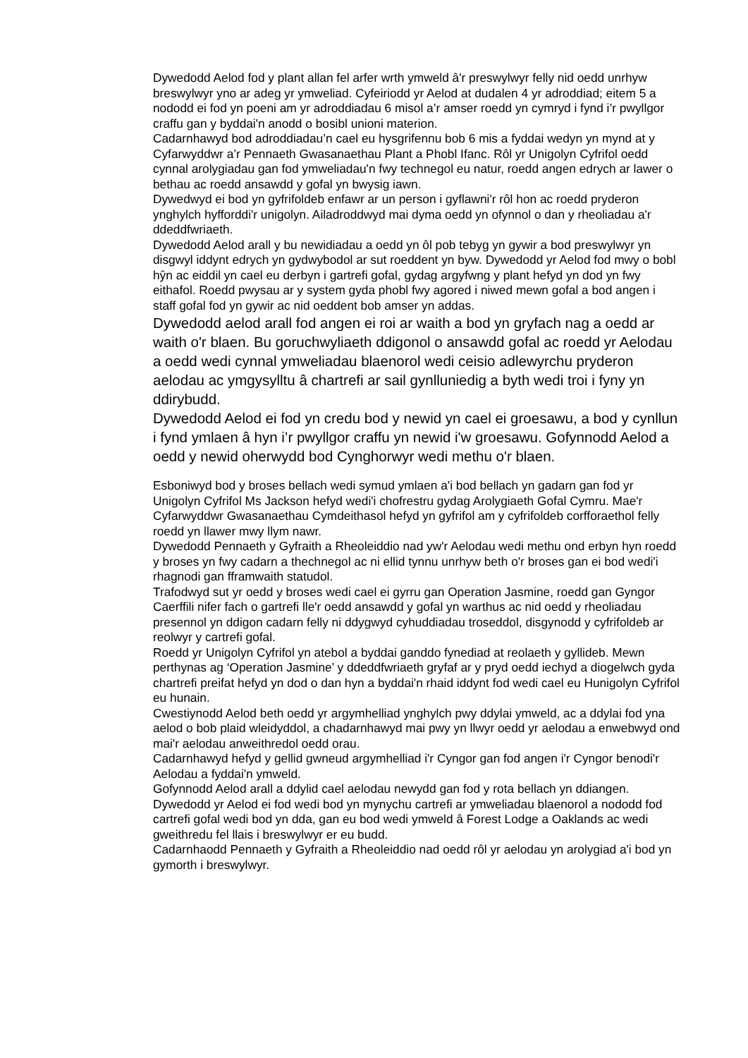Dywedodd Aelod fod y plant allan fel arfer wrth ymweld â'r preswylwyr felly nid oedd unrhyw breswylwyr yno ar adeg yr ymweliad. Cyfeiriodd yr Aelod at dudalen 4 yr adroddiad; eitem 5 a nododd ei fod yn poeni am yr adroddiadau 6 misol a’r amser roedd yn cymryd i fynd i’r pwyllgor craffu gan y byddai'n anodd o bosibl unioni materion.
Cadarnhawyd bod adroddiadau’n cael eu hysgrifennu bob 6 mis a fyddai wedyn yn mynd at y Cyfarwyddwr a’r Pennaeth Gwasanaethau Plant a Phobl Ifanc. Rôl yr Unigolyn Cyfrifol oedd cynnal arolygiadau gan fod ymweliadau'n fwy technegol eu natur, roedd angen edrych ar lawer o bethau ac roedd ansawdd y gofal yn bwysig iawn.
Dywedwyd ei bod yn gyfrifoldeb enfawr ar un person i gyflawni'r rôl hon ac roedd pryderon ynghylch hyfforddi'r unigolyn. Ailadroddwyd mai dyma oedd yn ofynnol o dan y rheoliadau a'r ddeddfwriaeth.
Dywedodd Aelod arall y bu newidiadau a oedd yn ôl pob tebyg yn gywir a bod preswylwyr yn disgwyl iddynt edrych yn gydwybodol ar sut roeddent yn byw. Dywedodd yr Aelod fod mwy o bobl hŷn ac eiddil yn cael eu derbyn i gartrefi gofal, gydag argyfwng y plant hefyd yn dod yn fwy eithafol. Roedd pwysau ar y system gyda phobl fwy agored i niwed mewn gofal a bod angen i staff gofal fod yn gywir ac nid oeddent bob amser yn addas.
Dywedodd aelod arall fod angen ei roi ar waith a bod yn gryfach nag a oedd ar waith o'r blaen. Bu goruchwyliaeth ddigonol o ansawdd gofal ac roedd yr Aelodau a oedd wedi cynnal ymweliadau blaenorol wedi ceisio adlewyrchu pryderon aelodau ac ymgysylltu â chartrefi ar sail gynlluniedig a byth wedi troi i fyny yn ddirybudd.
Dywedodd Aelod ei fod yn credu bod y newid yn cael ei groesawu, a bod y cynllun i fynd ymlaen â hyn i’r pwyllgor craffu yn newid i'w groesawu. Gofynnodd Aelod a oedd y newid oherwydd bod Cynghorwyr wedi methu o'r blaen.
Esboniwyd bod y broses bellach wedi symud ymlaen a'i bod bellach yn gadarn gan fod yr Unigolyn Cyfrifol Ms Jackson hefyd wedi'i chofrestru gydag Arolygiaeth Gofal Cymru. Mae'r Cyfarwyddwr Gwasanaethau Cymdeithasol hefyd yn gyfrifol am y cyfrifoldeb corfforaethol felly roedd yn llawer mwy llym nawr.
Dywedodd Pennaeth y Gyfraith a Rheoleiddio nad yw'r Aelodau wedi methu ond erbyn hyn roedd y broses yn fwy cadarn a thechnegol ac ni ellid tynnu unrhyw beth o'r broses gan ei bod wedi'i rhagnodi gan fframwaith statudol.
Trafodwyd sut yr oedd y broses wedi cael ei gyrru gan Operation Jasmine, roedd gan Gyngor Caerffili nifer fach o gartrefi lle'r oedd ansawdd y gofal yn warthus ac nid oedd y rheoliadau presennol yn ddigon cadarn felly ni ddygwyd cyhuddiadau troseddol, disgynodd y cyfrifoldeb ar reolwyr y cartrefi gofal.
Roedd yr Unigolyn Cyfrifol yn atebol a byddai ganddo fynediad at reolaeth y gyllideb. Mewn perthynas ag ‘Operation Jasmine’ y ddeddfwriaeth gryfaf ar y pryd oedd iechyd a diogelwch gyda chartrefi preifat hefyd yn dod o dan hyn a byddai'n rhaid iddynt fod wedi cael eu Hunigolyn Cyfrifol eu hunain.
Cwestiynodd Aelod beth oedd yr argymhelliad ynghylch pwy ddylai ymweld, ac a ddylai fod yna aelod o bob plaid wleidyddol, a chadarnhawyd mai pwy yn llwyr oedd yr aelodau a enwebwyd ond mai'r aelodau anweithredol oedd orau.
Cadarnhawyd hefyd y gellid gwneud argymhelliad i'r Cyngor gan fod angen i'r Cyngor benodi'r Aelodau a fyddai'n ymweld.
Gofynnodd Aelod arall a ddylid cael aelodau newydd gan fod y rota bellach yn ddiangen. Dywedodd yr Aelod ei fod wedi bod yn mynychu cartrefi ar ymweliadau blaenorol a nododd fod cartrefi gofal wedi bod yn dda, gan eu bod wedi ymweld â Forest Lodge a Oaklands ac wedi gweithredu fel llais i breswylwyr er eu budd.
Cadarnhaodd Pennaeth y Gyfraith a Rheoleiddio nad oedd rôl yr aelodau yn arolygiad a'i bod yn gymorth i breswylwyr.